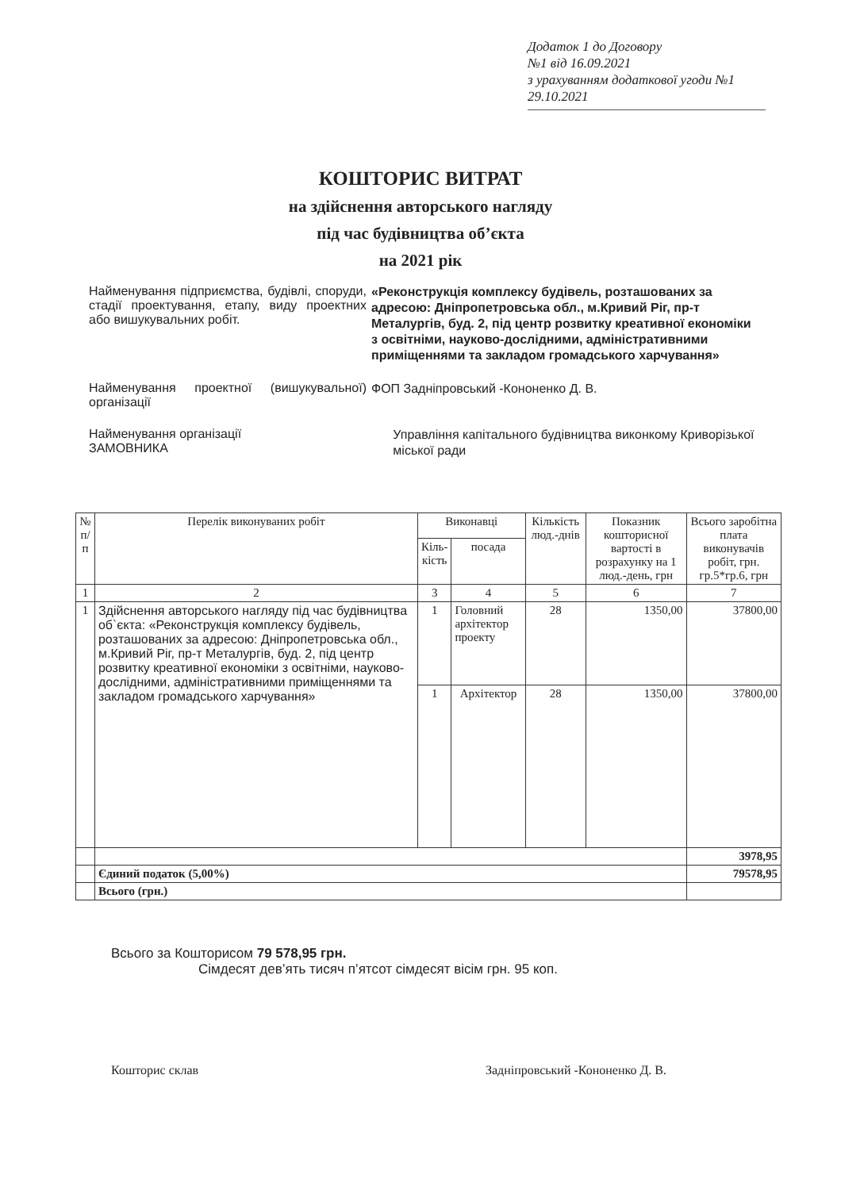Додаток 1 до Договору
№1 від 16.09.2021
з урахуванням додаткової угоди №1
29.10.2021
КОШТОРИС ВИТРАТ
на здійснення авторського нагляду
під час будівництва об’єкта
на 2021 рік
Найменування підприємства, будівлі, споруди, стадії проектування, етапу, виду проектних або вишукувальних робіт.
«Реконструкція комплексу будівель, розташованих за адресою: Дніпропетровська обл., м.Кривий Ріг, пр-т Металургів, буд. 2, під центр розвитку креативної економіки з освітніми, науково-дослідними, адміністративними приміщеннями та закладом громадського харчування»
Найменування проектної (вишукувальної) організації
ФОП Задніпровський -Кононенко Д. В.
Найменування організації
ЗАМОВНИКА
Управління капітального будівництва виконкому Криворізької міської ради
| № п/п | Перелік виконуваних робіт | Виконавці | | Кількість люд.-днів | Показник кошторисної вартості в розрахунку на 1 люд.-день, грн | Всього заробітна плата виконувачів робіт, грн. гр.5*гр.6, грн |
| --- | --- | --- | --- | --- | --- | --- |
| | | Кіль- кість | посада | | | |
| 1 | 2 | 3 | 4 | 5 | 6 | 7 |
| 1 | Здійснення авторського нагляду під час будівництва об`єкта: «Реконструкція комплексу будівель, розташованих за адресою: Дніпропетровська обл., м.Кривий Ріг, пр-т Металургів, буд. 2, під центр розвитку креативної економіки з освітніми, науково-дослідними, адміністративними приміщеннями та закладом громадського харчування» | 1 | Головний архітектор проекту | 28 | 1350,00 | 37800,00 |
| | | 1 | Архітектор | 28 | 1350,00 | 37800,00 |
| | | | | | | 3978,95 |
| | Єдиний податок (5,00%) | | | | | 79578,95 |
| | Всього (грн.) | | | | | |
Всього за Кошторисом 79 578,95 грн.
Сімдесят дев’ять тисяч п’ятсот сімдесят вісім грн. 95 коп.
Кошторис склав Задніпровський -Кононенко Д. В.